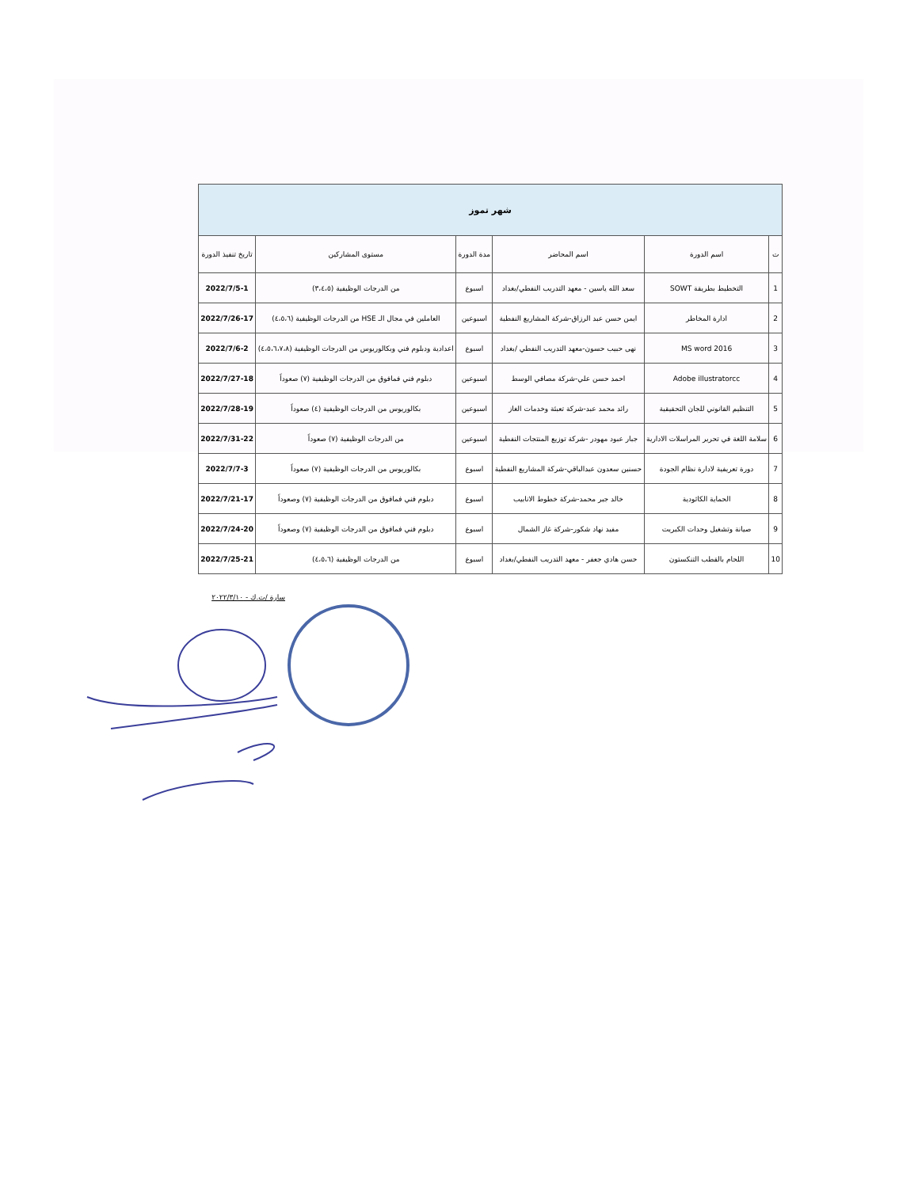| شهر تموز | | | | | |
| ت | اسم الدورة | اسم المحاضر | مدة الدورة | مستوى المشاركين | تاريخ تنفيذ الدورة |
| 1 | التخطيط بطريقة SOWT | سعد الله ياسين - معهد التدريب النفطي/بغداد | اسبوع | من الدرجات الوظيفية (٣،٤،٥) | 2022/7/5-1 |
| 2 | ادارة المخاطر | ايمن حسن عبد الرزاق-شركة المشاريع النفطية | اسبوعين | العاملين في مجال الـ HSE من الدرجات الوظيفية (٤،٥،٦) | 2022/7/26-17 |
| 3 | MS word 2016 | نهى حبيب حسون-معهد التدريب النفطي /بغداد | اسبوع | اعدادية ودبلوم فني وبكالوريوس من الدرجات الوظيفية (٤،٥،٦،٧،٨) | 2022/7/6-2 |
| 4 | Adobe illustratorcc | احمد حسن علي-شركة مصافي الوسط | اسبوعين | دبلوم فني فمافوق من الدرجات الوظيفية (٧) صعوداً | 2022/7/27-18 |
| 5 | التنظيم القانوني للجان التحقيقية | رائد محمد عبد-شركة تعبئة وخدمات الغاز | اسبوعين | بكالوريوس من الدرجات الوظيفية (٤) صعوداً | 2022/7/28-19 |
| 6 | سلامة اللغة في تحرير المراسلات الادارية | جبار عبود مهودر -شركة توزيع المنتجات النفطية | اسبوعين | من الدرجات الوظيفية (٧) صعوداً | 2022/7/31-22 |
| 7 | دورة تعريفية لادارة نظام الجودة | حسنين سعدون عبدالباقي-شركة المشاريع النفطية | اسبوع | بكالوريوس من الدرجات الوظيفية (٧) صعوداً | 2022/7/7-3 |
| 8 | الحماية الكاثودية | خالد جبر محمد-شركة خطوط الانابيب | اسبوع | دبلوم فني فمافوق من الدرجات الوظيفية (٧) وصعوداً | 2022/7/21-17 |
| 9 | صيانة وتشغيل وحدات الكبريت | مفيد نهاد شكور-شركة غاز الشمال | اسبوع | دبلوم فني فمافوق من الدرجات الوظيفية (٧) وصعوداً | 2022/7/24-20 |
| 10 | اللحام بالقطب التنكستون | حسن هادي جعفر - معهد التدريب النفطي/بغداد | اسبوع | من الدرجات الوظيفية (٤،٥،٦) | 2022/7/25-21 |
سارة /ت.ك - ٢٠٢٢/٣/١٠